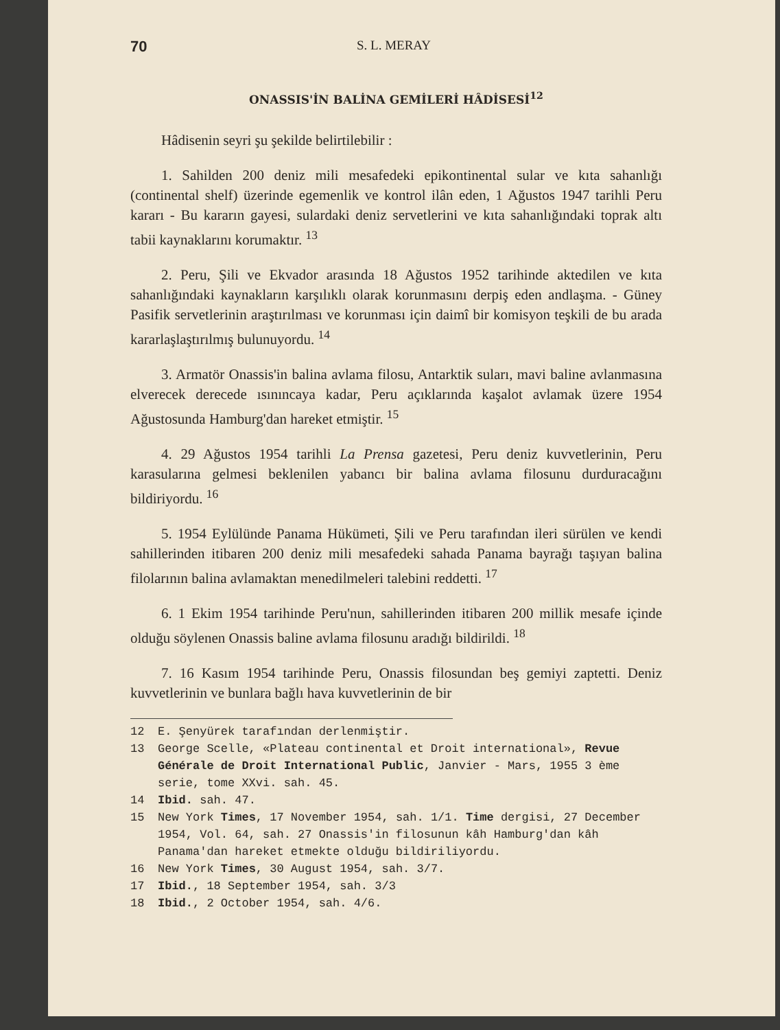70 S. L. MERAY
ONASSIS'İN BALİNA GEMİLERİ HÂDİSESİ<sup>12</sup>
Hâdisenin seyri şu şekilde belirtilebilir :
1. Sahilden 200 deniz mili mesafedeki epikontinental sular ve kıta sahanlığı (continental shelf) üzerinde egemenlik ve kontrol ilân eden, 1 Ağustos 1947 tarihli Peru kararı - Bu kararın gayesi, sulardaki deniz servetlerini ve kıta sahanlığındaki toprak altı tabii kaynaklarını korumaktır. <sup>13</sup>
2. Peru, Şili ve Ekvador arasında 18 Ağustos 1952 tarihinde aktedilen ve kıta sahanlığındaki kaynakların karşılıklı olarak korunmasını derpiş eden andlaşma. - Güney Pasifik servetlerinin araştırılması ve korunması için daimî bir komisyon teşkili de bu arada kararlaşlaştırılmış bulunuyordu. <sup>14</sup>
3. Armatör Onassis'in balina avlama filosu, Antarktik suları, mavi baline avlanmasına elverecek derecede ısınıncaya kadar, Peru açıklarında kaşalot avlamak üzere 1954 Ağustosunda Hamburg'dan hareket etmiştir. <sup>15</sup>
4. 29 Ağustos 1954 tarihli La Prensa gazetesi, Peru deniz kuvvetlerinin, Peru karasularına gelmesi beklenilen yabancı bir balina avlama filosunu durduracağını bildiriyordu. <sup>16</sup>
5. 1954 Eylülünde Panama Hükümeti, Şili ve Peru tarafından ileri sürülen ve kendi sahillerinden itibaren 200 deniz mili mesafedeki sahada Panama bayrağı taşıyan balina filolarının balina avlamaktan menedilmeleri talebini reddetti. <sup>17</sup>
6. 1 Ekim 1954 tarihinde Peru'nun, sahillerinden itibaren 200 millik mesafe içinde olduğu söylenen Onassis baline avlama filosunu aradığı bildirildi. <sup>18</sup>
7. 16 Kasım 1954 tarihinde Peru, Onassis filosundan beş gemiyi zaptetti. Deniz kuvvetlerinin ve bunlara bağlı hava kuvvetlerinin de bir
12 E. Şenyürek tarafından derlenmiştir.
13 George Scelle, «Plateau continental et Droit international», Revue Générale de Droit International Public, Janvier - Mars, 1955 3 ème serie, tome XXvi. sah. 45.
14 Ibid. sah. 47.
15 New York Times, 17 November 1954, sah. 1/1. Time dergisi, 27 December 1954, Vol. 64, sah. 27 Onassis'in filosunun kâh Hamburg'dan kâh Panama'dan hareket etmekte olduğu bildiriliyordu.
16 New York Times, 30 August 1954, sah. 3/7.
17 Ibid., 18 September 1954, sah. 3/3
18 Ibid., 2 October 1954, sah. 4/6.